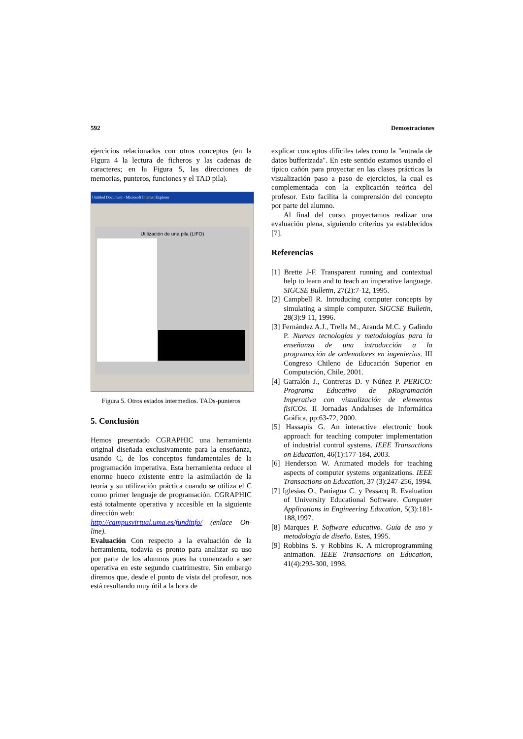592 Demostraciones
ejercicios relacionados con otros conceptos (en la Figura 4 la lectura de ficheros y las cadenas de caracteres; en la Figura 5, las direcciones de memorias, punteros, funciones y el TAD pila).
Untitled Document - Microsoft Internet Explorer
Utilización de una pila (LIFO)
Figura 5. Otros estados intermedios. TADs-punteros
5. Conclusión
Hemos presentado CGRAPHIC una herramienta original diseñada exclusivamente para la enseñanza, usando C, de los conceptos fundamentales de la programación imperativa. Esta herramienta reduce el enorme hueco existente entre la asimilación de la teoría y su utilización práctica cuando se utiliza el C como primer lenguaje de programación. CGRAPHIC está totalmente operativa y accesible en la siguiente dirección web:
http://campusvirtual.uma.es/fundinfo/ (enlace On-line).
Evaluación Con respecto a la evaluación de la herramienta, todavía es pronto para analizar su uso por parte de los alumnos pues ha comenzado a ser operativa en este segundo cuatrimestre. Sin embargo diremos que, desde el punto de vista del profesor, nos está resultando muy útil a la hora de
explicar conceptos difíciles tales como la "entrada de datos bufferizada". En este sentido estamos usando el típico cañón para proyectar en las clases prácticas la visualización paso a paso de ejercicios, la cual es complementada con la explicación teórica del profesor. Esto facilita la comprensión del concepto por parte del alumno.
Al final del curso, proyectamos realizar una evaluación plena, siguiendo criterios ya establecidos [7].
Referencias
[1] Brette J-F. Transparent running and contextual help to learn and to teach an imperative language. SIGCSE Bulletin, 27(2):7-12, 1995.
[2] Campbell R. Introducing computer concepts by simulating a simple computer. SIGCSE Bulletin, 28(3):9-11, 1996.
[3] Fernández A.J., Trella M., Aranda M.C. y Galindo P. Nuevas tecnologías y metodologías para la enseñanza de una introducción a la programación de ordenadores en ingenierías. III Congreso Chileno de Educación Superior en Computación, Chile, 2001.
[4] Garralón J., Contreras D. y Núñez P. PERICO: Programa Educativo de pRogramación Imperativa con visualización de elementos fisiCOs. II Jornadas Andaluses de Informática Gráfica, pp:63-72, 2000.
[5] Hassapis G. An interactive electronic book approach for teaching computer implementation of industrial control systems. IEEE Transactions on Education, 46(1):177-184, 2003.
[6] Henderson W. Animated models for teaching aspects of computer systems organizations. IEEE Transactions on Education, 37 (3):247-256, 1994.
[7] Iglesias O., Paniagua C. y Pessacq R. Evaluation of University Educational Software. Computer Applications in Engineering Education, 5(3):181-188,1997.
[8] Marques P. Software educativo. Guía de uso y metodología de diseño. Estes, 1995.
[9] Robbins S. y Robbins K. A microprogramming animation. IEEE Transactions on Education, 41(4):293-300, 1998.